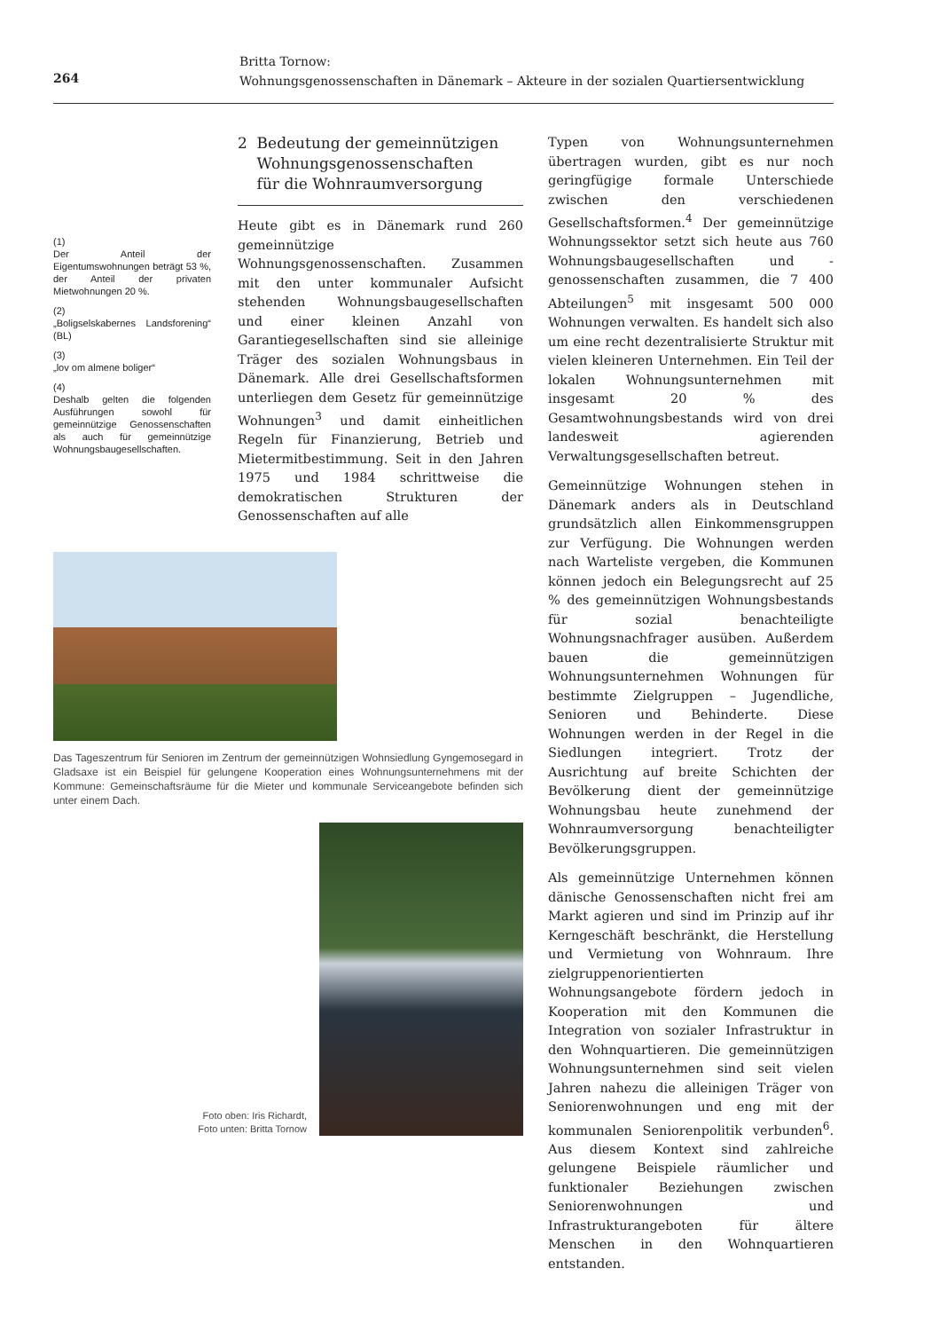264
Britta Tornow:
Wohnungsgenossenschaften in Dänemark – Akteure in der sozialen Quartiersentwicklung
(1)
Der Anteil der Eigentumswohnungen beträgt 53 %, der Anteil der privaten Mietwohnungen 20 %.
(2)
„Boligselskabernes Landsforening“ (BL)
(3)
„lov om almene boliger“
(4)
Deshalb gelten die folgenden Ausführungen sowohl für gemeinnützige Genossenschaften als auch für gemeinnützige Wohnungsbaugesellschaften.
2 Bedeutung der gemeinnützigen
Wohnungsgenossenschaften
für die Wohnraumversorgung
Heute gibt es in Dänemark rund 260 gemeinnützige Wohnungsgenossenschaften. Zusammen mit den unter kommunaler Aufsicht stehenden Wohnungsbaugesellschaften und einer kleinen Anzahl von Garantiegesellschaften sind sie alleinige Träger des sozialen Wohnungsbaus in Dänemark. Alle drei Gesellschaftsformen unterliegen dem Gesetz für gemeinnützige Wohnungen<sup>3</sup> und damit einheitlichen Regeln für Finanzierung, Betrieb und Mietermitbestimmung. Seit in den Jahren 1975 und 1984 schrittweise die demokratischen Strukturen der Genossenschaften auf alle
Typen von Wohnungsunternehmen übertragen wurden, gibt es nur noch geringfügige formale Unterschiede zwischen den verschiedenen Gesellschaftsformen.<sup>4</sup> Der gemeinnützige Wohnungssektor setzt sich heute aus 760 Wohnungsbaugesellschaften und -genossenschaften zusammen, die 7 400 Abteilungen<sup>5</sup> mit insgesamt 500 000 Wohnungen verwalten. Es handelt sich also um eine recht dezentralisierte Struktur mit vielen kleineren Unternehmen. Ein Teil der lokalen Wohnungsunternehmen mit insgesamt 20 % des Gesamtwohnungsbestands wird von drei landesweit agierenden Verwaltungsgesellschaften betreut.
Gemeinnützige Wohnungen stehen in Dänemark anders als in Deutschland grundsätzlich allen Einkommensgruppen zur Verfügung. Die Wohnungen werden nach Warteliste vergeben, die Kommunen können jedoch ein Belegungsrecht auf 25 % des gemeinnützigen Wohnungsbestands für sozial benachteiligte Wohnungsnachfrager ausüben. Außerdem bauen die gemeinnützigen Wohnungsunternehmen Wohnungen für bestimmte Zielgruppen – Jugendliche, Senioren und Behinderte. Diese Wohnungen werden in der Regel in die Siedlungen integriert. Trotz der Ausrichtung auf breite Schichten der Bevölkerung dient der gemeinnützige Wohnungsbau heute zunehmend der Wohnraumversorgung benachteiligter Bevölkerungsgruppen.
Als gemeinnützige Unternehmen können dänische Genossenschaften nicht frei am Markt agieren und sind im Prinzip auf ihr Kerngeschäft beschränkt, die Herstellung und Vermietung von Wohnraum. Ihre zielgruppenorientierten Wohnungsangebote fördern jedoch in Kooperation mit den Kommunen die Integration von sozialer Infrastruktur in den Wohnquartieren. Die gemeinnützigen Wohnungsunternehmen sind seit vielen Jahren nahezu die alleinigen Träger von Seniorenwohnungen und eng mit der kommunalen Seniorenpolitik verbunden<sup>6</sup>. Aus diesem Kontext sind zahlreiche gelungene Beispiele räumlicher und funktionaler Beziehungen zwischen Seniorenwohnungen und Infrastrukturangeboten für ältere Menschen in den Wohnquartieren entstanden.
Das Tageszentrum für Senioren im Zentrum der gemeinnützigen Wohnsiedlung Gyngemosegard in Gladsaxe ist ein Beispiel für gelungene Kooperation eines Wohnungsunternehmens mit der Kommune: Gemeinschaftsräume für die Mieter und kommunale Serviceangebote befinden sich unter einem Dach.
Foto oben: Iris Richardt,
Foto unten: Britta Tornow